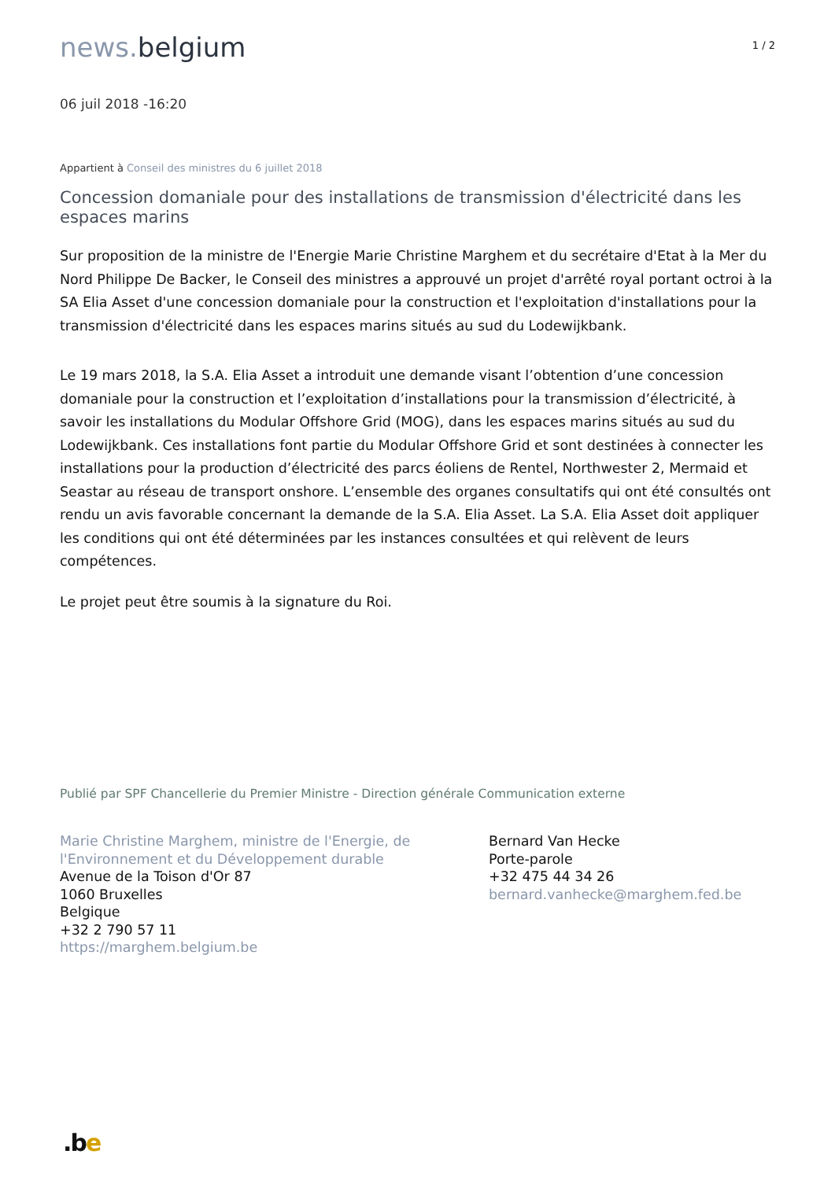news. belgium
1 / 2
06 juil 2018 -16:20
Appartient à Conseil des ministres du 6 juillet 2018
Concession domaniale pour des installations de transmission d'électricité dans les espaces marins
Sur proposition de la ministre de l'Energie Marie Christine Marghem et du secrétaire d'Etat à la Mer du Nord Philippe De Backer, le Conseil des ministres a approuvé un projet d'arrêté royal portant octroi à la SA Elia Asset d'une concession domaniale pour la construction et l'exploitation d'installations pour la transmission d'électricité dans les espaces marins situés au sud du Lodewijkbank.
Le 19 mars 2018, la S.A. Elia Asset a introduit une demande visant l’obtention d’une concession domaniale pour la construction et l’exploitation d’installations pour la transmission d’électricité, à savoir les installations du Modular Offshore Grid (MOG), dans les espaces marins situés au sud du Lodewijkbank. Ces installations font partie du Modular Offshore Grid et sont destinées à connecter les installations pour la production d’électricité des parcs éoliens de Rentel, Northwester 2, Mermaid et Seastar au réseau de transport onshore. L’ensemble des organes consultatifs qui ont été consultés ont rendu un avis favorable concernant la demande de la S.A. Elia Asset. La S.A. Elia Asset doit appliquer les conditions qui ont été déterminées par les instances consultées et qui relèvent de leurs compétences.
Le projet peut être soumis à la signature du Roi.
Publié par SPF Chancellerie du Premier Ministre - Direction générale Communication externe
Marie Christine Marghem, ministre de l'Energie, de l'Environnement et du Développement durable
Avenue de la Toison d'Or 87
1060 Bruxelles
Belgique
+32 2 790 57 11
https://marghem.belgium.be
Bernard Van Hecke
Porte-parole
+32 475 44 34 26
bernard.vanhecke@marghem.fed.be
.be